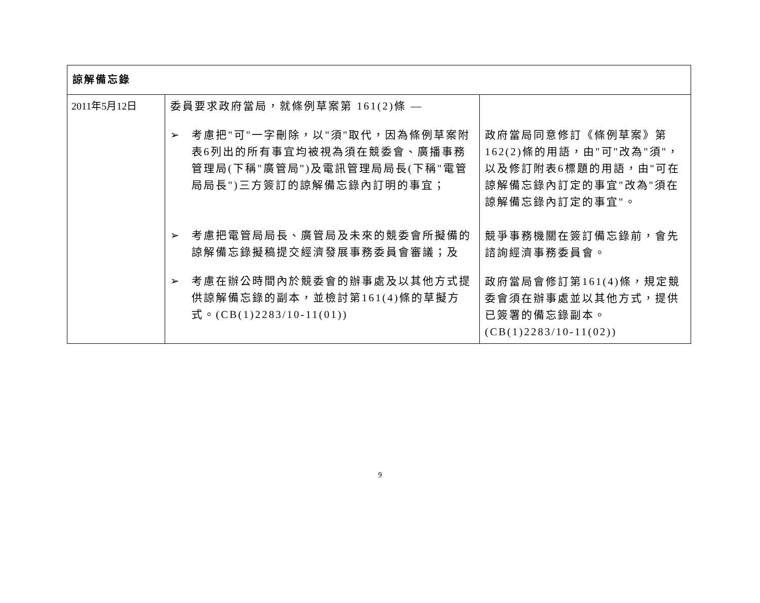| 諒解備忘錄 | | |
| 2011年5月12日 | 委員要求政府當局，就條例草案第 161(2)條 — ➢ 考慮把"可"一字刪除，以"須"取代，因為條例草案附表6列出的所有事宜均被視為須在競委會、廣播事務管理局(下稱"廣管局")及電訊管理局局長(下稱"電管局局長")三方簽訂的諒解備忘錄內訂明的事宜； ➢ 考慮把電管局局長、廣管局及未來的競委會所擬備的諒解備忘錄擬稿提交經濟發展事務委員會審議；及 ➢ 考慮在辦公時間內於競委會的辦事處及以其他方式提供諒解備忘錄的副本，並檢討第161(4)條的草擬方式。(CB(1)2283/10-11(01)) | 政府當局同意修訂《條例草案》第162(2)條的用語，由"可"改為"須"，以及修訂附表6標題的用語，由"可在諒解備忘錄內訂定的事宜"改為"須在諒解備忘錄內訂定的事宜"。 競爭事務機關在簽訂備忘錄前，會先諮詢經濟事務委員會。 政府當局會修訂第161(4)條，規定競委會須在辦事處並以其他方式，提供已簽署的備忘錄副本。(CB(1)2283/10-11(02)) |
9